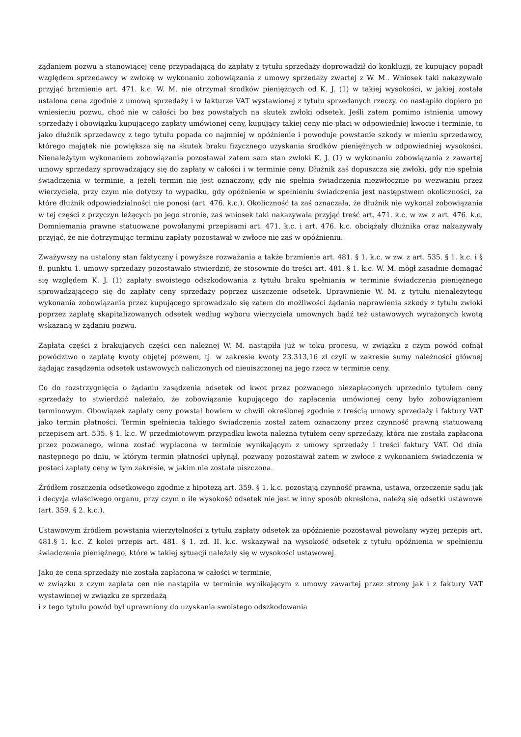żądaniem pozwu a stanowiącej cenę przypadającą do zapłaty z tytułu sprzedaży doprowadził do konkluzji, że kupujący popadł względem sprzedawcy w zwłokę w wykonaniu zobowiązania z umowy sprzedaży zwartej z W. M.. Wniosek taki nakazywało przyjąć brzmienie art. 471. k.c. W. M. nie otrzymał środków pieniężnych od K. J. (1) w takiej wysokości, w jakiej została ustalona cena zgodnie z umową sprzedaży i w fakturze VAT wystawionej z tytułu sprzedanych rzeczy, co nastąpiło dopiero po wniesieniu pozwu, choć nie w całości bo bez powstałych na skutek zwłoki odsetek. Jeśli zatem pomimo istnienia umowy sprzedaży i obowiązku kupującego zapłaty umówionej ceny, kupujący takiej ceny nie płaci w odpowiedniej kwocie i terminie, to jako dłużnik sprzedawcy z tego tytułu popada co najmniej w opóźnienie i powoduje powstanie szkody w mieniu sprzedawcy, którego majątek nie powiększa się na skutek braku fizycznego uzyskania środków pieniężnych w odpowiedniej wysokości. Nienależytym wykonaniem zobowiązania pozostawał zatem sam stan zwłoki K. J. (1) w wykonaniu zobowiązania z zawartej umowy sprzedaży sprowadzający się do zapłaty w całości i w terminie ceny. Dłużnik zaś dopuszcza się zwłoki, gdy nie spełnia świadczenia w terminie, a jeżeli termin nie jest oznaczony, gdy nie spełnia świadczenia niezwłocznie po wezwaniu przez wierzyciela, przy czym nie dotyczy to wypadku, gdy opóźnienie w spełnieniu świadczenia jest następstwem okoliczności, za które dłużnik odpowiedzialności nie ponosi (art. 476. k.c.). Okoliczność ta zaś oznaczała, że dłużnik nie wykonał zobowiązania w tej części z przyczyn leżących po jego stronie, zaś wniosek taki nakazywała przyjąć treść art. 471. k.c. w zw. z art. 476. k.c. Domniemania prawne statuowane powołanymi przepisami art. 471. k.c. i art. 476. k.c. obciążały dłużnika oraz nakazywały przyjąć, że nie dotrzymując terminu zapłaty pozostawał w zwłoce nie zaś w opóźnieniu.
Zważywszy na ustalony stan faktyczny i powyższe rozważania a także brzmienie art. 481. § 1. k.c. w zw. z art. 535. § 1. k.c. i § 8. punktu 1. umowy sprzedaży pozostawało stwierdzić, że stosownie do treści art. 481. § 1. k.c. W. M. mógł zasadnie domagać się względem K. J. (1) zapłaty swoistego odszkodowania z tytułu braku spełniania w terminie świadczenia pieniężnego sprowadzającego się do zapłaty ceny sprzedaży poprzez uiszczenie odsetek. Uprawnienie W. M. z tytułu nienależytego wykonania zobowiązania przez kupującego sprowadzało się zatem do możliwości żądania naprawienia szkody z tytułu zwłoki poprzez zapłatę skapitalizowanych odsetek według wyboru wierzyciela umownych bądź też ustawowych wyrażonych kwotą wskazaną w żądaniu pozwu.
Zapłata części z brakujących części cen należnej W. M. nastąpiła już w toku procesu, w związku z czym powód cofnął powództwo o zapłatę kwoty objętej pozwem, tj. w zakresie kwoty 23.313,16 zł czyli w zakresie sumy należności głównej żądając zasądzenia odsetek ustawowych naliczonych od nieuiszczonej na jego rzecz w terminie ceny.
Co do rozstrzygnięcia o żądaniu zasądzenia odsetek od kwot przez pozwanego niezapłaconych uprzednio tytułem ceny sprzedaży to stwierdzić należało, że zobowiązanie kupującego do zapłacenia umówionej ceny było zobowiązaniem terminowym. Obowiązek zapłaty ceny powstał bowiem w chwili określonej zgodnie z treścią umowy sprzedaży i faktury VAT jako termin płatności. Termin spełnienia takiego świadczenia został zatem oznaczony przez czynność prawną statuowaną przepisem art. 535. § 1. k.c. W przedmiotowym przypadku kwota należna tytułem ceny sprzedaży, która nie została zapłacona przez pozwanego, winna zostać wypłacona w terminie wynikającym z umowy sprzedaży i treści faktury VAT. Od dnia następnego po dniu, w którym termin płatności upłynął, pozwany pozostawał zatem w zwłoce z wykonaniem świadczenia w postaci zapłaty ceny w tym zakresie, w jakim nie została uiszczona.
Źródłem roszczenia odsetkowego zgodnie z hipotezą art. 359. § 1. k.c. pozostają czynność prawna, ustawa, orzeczenie sądu jak i decyzja właściwego organu, przy czym o ile wysokość odsetek nie jest w inny sposób określona, należą się odsetki ustawowe (art. 359. § 2. k.c.).
Ustawowym źródłem powstania wierzytelności z tytułu zapłaty odsetek za opóźnienie pozostawał powołany wyżej przepis art. 481.§ 1. k.c. Z kolei przepis art. 481. § 1. zd. II. k.c. wskazywał na wysokość odsetek z tytułu opóźnienia w spełnieniu świadczenia pieniężnego, które w takiej sytuacji należały się w wysokości ustawowej.
Jako że cena sprzedaży nie została zapłacona w całości w terminie,
w związku z czym zapłata cen nie nastąpiła w terminie wynikającym z umowy zawartej przez strony jak i z faktury VAT wystawionej w związku ze sprzedażą
i z tego tytułu powód był uprawniony do uzyskania swoistego odszkodowania